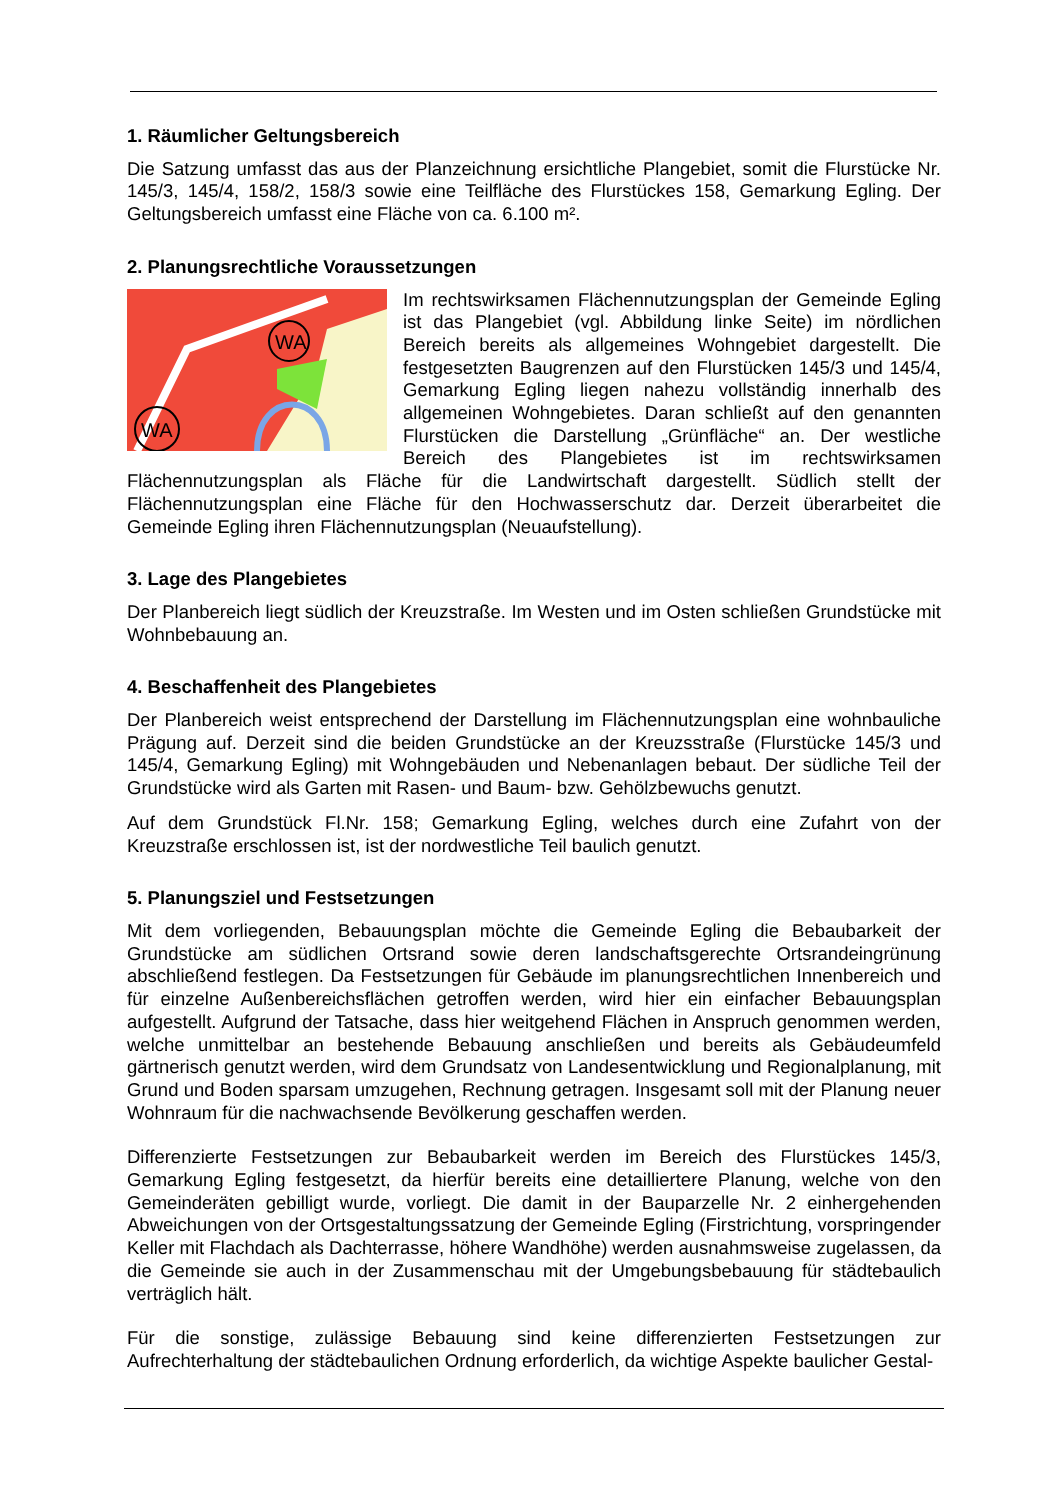1. Räumlicher Geltungsbereich
Die Satzung umfasst das aus der Planzeichnung ersichtliche Plangebiet, somit die Flurstücke Nr. 145/3, 145/4, 158/2, 158/3 sowie eine Teilfläche des Flurstückes 158, Gemarkung Egling. Der Geltungsbereich umfasst eine Fläche von ca. 6.100 m².
2. Planungsrechtliche Voraussetzungen
WA
WA
Im rechtswirksamen Flächennutzungsplan der Gemeinde Egling ist das Plangebiet (vgl. Abbildung linke Seite) im nördlichen Bereich bereits als allgemeines Wohngebiet dargestellt. Die festgesetzten Baugrenzen auf den Flurstücken 145/3 und 145/4, Gemarkung Egling liegen nahezu vollständig innerhalb des allgemeinen Wohngebietes. Daran schließt auf den genannten Flurstücken die Darstellung „Grünfläche“ an. Der westliche Bereich des Plangebietes ist im rechtswirksamen Flächennutzungsplan als Fläche für die Landwirtschaft dargestellt. Südlich stellt der Flächennutzungsplan eine Fläche für den Hochwasserschutz dar. Derzeit überarbeitet die Gemeinde Egling ihren Flächennutzungsplan (Neuaufstellung).
3. Lage des Plangebietes
Der Planbereich liegt südlich der Kreuzstraße. Im Westen und im Osten schließen Grundstücke mit Wohnbebauung an.
4. Beschaffenheit des Plangebietes
Der Planbereich weist entsprechend der Darstellung im Flächennutzungsplan eine wohnbauliche Prägung auf. Derzeit sind die beiden Grundstücke an der Kreuzsstraße (Flurstücke 145/3 und 145/4, Gemarkung Egling) mit Wohngebäuden und Nebenanlagen bebaut. Der südliche Teil der Grundstücke wird als Garten mit Rasen- und Baum- bzw. Gehölzbewuchs genutzt.
Auf dem Grundstück Fl.Nr. 158; Gemarkung Egling, welches durch eine Zufahrt von der Kreuzstraße erschlossen ist, ist der nordwestliche Teil baulich genutzt.
5. Planungsziel und Festsetzungen
Mit dem vorliegenden, Bebauungsplan möchte die Gemeinde Egling die Bebaubarkeit der Grundstücke am südlichen Ortsrand sowie deren landschaftsgerechte Ortsrandeingrünung abschließend festlegen. Da Festsetzungen für Gebäude im planungsrechtlichen Innenbereich und für einzelne Außenbereichsflächen getroffen werden, wird hier ein einfacher Bebauungsplan aufgestellt. Aufgrund der Tatsache, dass hier weitgehend Flächen in Anspruch genommen werden, welche unmittelbar an bestehende Bebauung anschließen und bereits als Gebäudeumfeld gärtnerisch genutzt werden, wird dem Grundsatz von Landesentwicklung und Regionalplanung, mit Grund und Boden sparsam umzugehen, Rechnung getragen. Insgesamt soll mit der Planung neuer Wohnraum für die nachwachsende Bevölkerung geschaffen werden.
Differenzierte Festsetzungen zur Bebaubarkeit werden im Bereich des Flurstückes 145/3, Gemarkung Egling festgesetzt, da hierfür bereits eine detailliertere Planung, welche von den Gemeinderäten gebilligt wurde, vorliegt. Die damit in der Bauparzelle Nr. 2 einhergehenden Abweichungen von der Ortsgestaltungssatzung der Gemeinde Egling (Firstrichtung, vorspringender Keller mit Flachdach als Dachterrasse, höhere Wandhöhe) werden ausnahmsweise zugelassen, da die Gemeinde sie auch in der Zusammenschau mit der Umgebungsbebauung für städtebaulich verträglich hält.
Für die sonstige, zulässige Bebauung sind keine differenzierten Festsetzungen zur Aufrechterhaltung der städtebaulichen Ordnung erforderlich, da wichtige Aspekte baulicher Gestal-